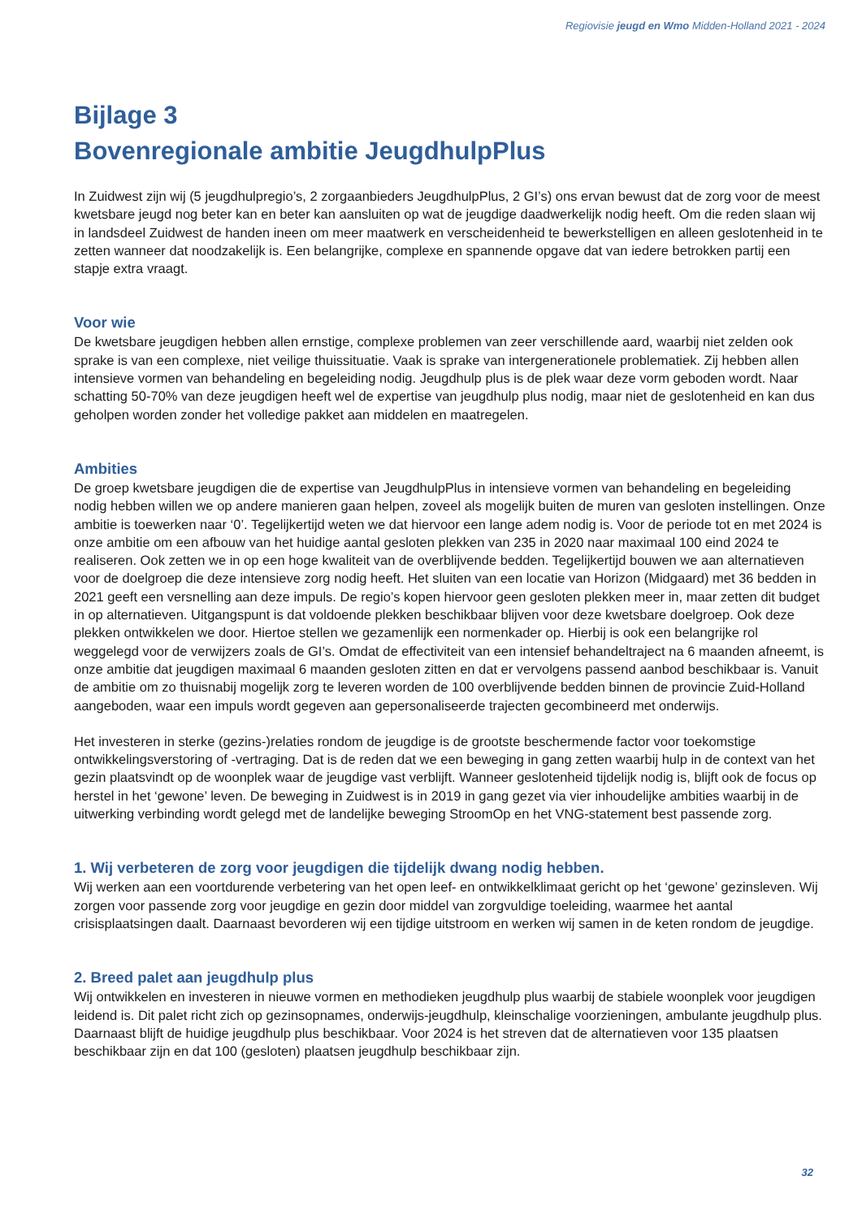Regiovisie jeugd en Wmo Midden-Holland 2021 - 2024
Bijlage 3
Bovenregionale ambitie JeugdhulpPlus
In Zuidwest zijn wij (5 jeugdhulpregio’s, 2 zorgaanbieders JeugdhulpPlus, 2 GI’s) ons ervan bewust dat de zorg voor de meest kwetsbare jeugd nog beter kan en beter kan aansluiten op wat de jeugdige daadwerkelijk nodig heeft. Om die reden slaan wij in landsdeel Zuidwest de handen ineen om meer maatwerk en verscheidenheid te bewerkstelligen en alleen geslotenheid in te zetten wanneer dat noodzakelijk is. Een belangrijke, complexe en spannende opgave dat van iedere betrokken partij een stapje extra vraagt.
Voor wie
De kwetsbare jeugdigen hebben allen ernstige, complexe problemen van zeer verschillende aard, waarbij niet zelden ook sprake is van een complexe, niet veilige thuissituatie. Vaak is sprake van intergenerationele problematiek. Zij hebben allen intensieve vormen van behandeling en begeleiding nodig. Jeugdhulp plus is de plek waar deze vorm geboden wordt. Naar schatting 50-70% van deze jeugdigen heeft wel de expertise van jeugdhulp plus nodig, maar niet de geslotenheid en kan dus geholpen worden zonder het volledige pakket aan middelen en maatregelen.
Ambities
De groep kwetsbare jeugdigen die de expertise van JeugdhulpPlus in intensieve vormen van behandeling en begeleiding nodig hebben willen we op andere manieren gaan helpen, zoveel als mogelijk buiten de muren van gesloten instellingen. Onze ambitie is toewerken naar ‘0’. Tegelijkertijd weten we dat hiervoor een lange adem nodig is. Voor de periode tot en met 2024 is onze ambitie om een afbouw van het huidige aantal gesloten plekken van 235 in 2020 naar maximaal 100 eind 2024 te realiseren. Ook zetten we in op een hoge kwaliteit van de overblijvende bedden. Tegelijkertijd bouwen we aan alternatieven voor de doelgroep die deze intensieve zorg nodig heeft. Het sluiten van een locatie van Horizon (Midgaard) met 36 bedden in 2021 geeft een versnelling aan deze impuls. De regio’s kopen hiervoor geen gesloten plekken meer in, maar zetten dit budget in op alternatieven. Uitgangspunt is dat voldoende plekken beschikbaar blijven voor deze kwetsbare doelgroep. Ook deze plekken ontwikkelen we door. Hiertoe stellen we gezamenlijk een normenkader op. Hierbij is ook een belangrijke rol weggelegd voor de verwijzers zoals de GI’s. Omdat de effectiviteit van een intensief behandeltraject na 6 maanden afneemt, is onze ambitie dat jeugdigen maximaal 6 maanden gesloten zitten en dat er vervolgens passend aanbod beschikbaar is. Vanuit de ambitie om zo thuisnabij mogelijk zorg te leveren worden de 100 overblijvende bedden binnen de provincie Zuid-Holland aangeboden, waar een impuls wordt gegeven aan gepersonaliseerde trajecten gecombineerd met onderwijs.
Het investeren in sterke (gezins-)relaties rondom de jeugdige is de grootste beschermende factor voor toekomstige ontwikkelingsverstoring of -vertraging. Dat is de reden dat we een beweging in gang zetten waarbij hulp in de context van het gezin plaatsvindt op de woonplek waar de jeugdige vast verblijft. Wanneer geslotenheid tijdelijk nodig is, blijft ook de focus op herstel in het ‘gewone’ leven. De beweging in Zuidwest is in 2019 in gang gezet via vier inhoudelijke ambities waarbij in de uitwerking verbinding wordt gelegd met de landelijke beweging StroomOp en het VNG-statement best passende zorg.
1. Wij verbeteren de zorg voor jeugdigen die tijdelijk dwang nodig hebben.
Wij werken aan een voortdurende verbetering van het open leef- en ontwikkelklimaat gericht op het ‘gewone’ gezinsleven. Wij zorgen voor passende zorg voor jeugdige en gezin door middel van zorgvuldige toeleiding, waarmee het aantal crisisplaatsingen daalt. Daarnaast bevorderen wij een tijdige uitstroom en werken wij samen in de keten rondom de jeugdige.
2. Breed palet aan jeugdhulp plus
Wij ontwikkelen en investeren in nieuwe vormen en methodieken jeugdhulp plus waarbij de stabiele woonplek voor jeugdigen leidend is. Dit palet richt zich op gezinsopnames, onderwijs-jeugdhulp, kleinschalige voorzieningen, ambulante jeugdhulp plus. Daarnaast blijft de huidige jeugdhulp plus beschikbaar. Voor 2024 is het streven dat de alternatieven voor 135 plaatsen beschikbaar zijn en dat 100 (gesloten) plaatsen jeugdhulp beschikbaar zijn.
32